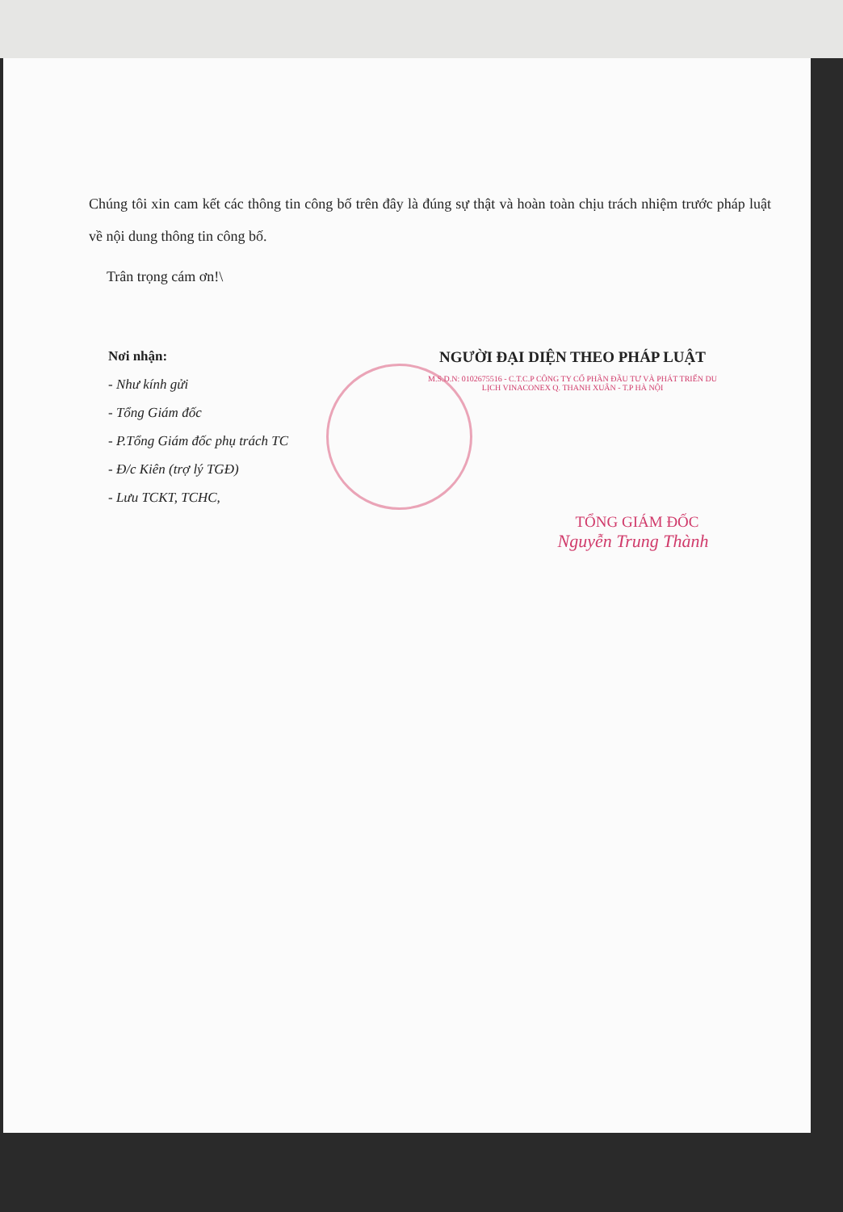Chúng tôi xin cam kết các thông tin công bố trên đây là đúng sự thật và hoàn toàn chịu trách nhiệm trước pháp luật về nội dung thông tin công bố.
Trân trọng cám ơn!\
Nơi nhận:
- Như kính gửi
- Tổng Giám đốc
- P.Tổng Giám đốc phụ trách TC
- Đ/c Kiên (trợ lý TGĐ)
- Lưu TCKT, TCHC,
NGƯỜI ĐẠI DIỆN THEO PHÁP LUẬT
M.S.D.N: 0102675516 - C.T.C.P CÔNG TY CỔ PHẦN ĐẦU TƯ VÀ PHÁT TRIỂN DU LỊCH VINACONEX Q. THANH XUÂN - T.P HÀ NỘI
TỔNG GIÁM ĐỐC
Nguyễn Trung Thành